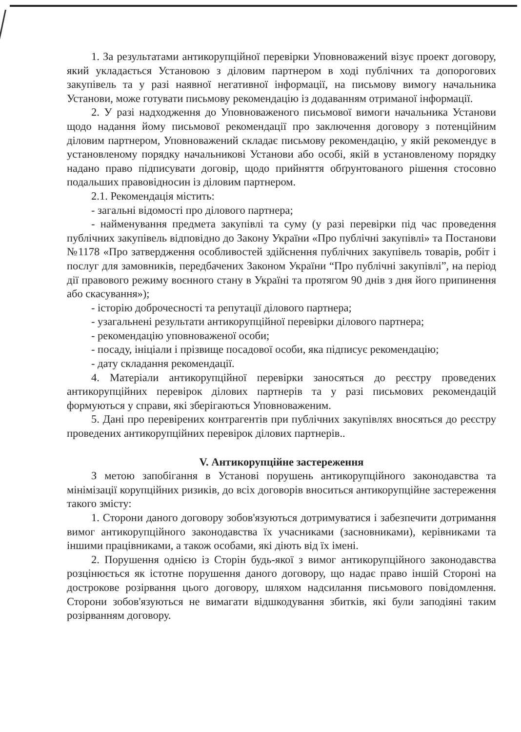1. За результатами антикорупційної перевірки Уповноважений візує проект договору, який укладається Установою з діловим партнером в ході публічних та допорогових закупівель та у разі наявної негативної інформації, на письмову вимогу начальника Установи, може готувати письмову рекомендацію із додаванням отриманої інформації.
2. У разі надходження до Уповноваженого письмової вимоги начальника Установи щодо надання йому письмової рекомендації про заключення договору з потенційним діловим партнером, Уповноважений складає письмову рекомендацію, у якій рекомендує в установленому порядку начальникові Установи або особі, якій в установленому порядку надано право підписувати договір, щодо прийняття обґрунтованого рішення стосовно подальших правовідносин із діловим партнером.
2.1. Рекомендація містить:
- загальні відомості про ділового партнера;
- найменування предмета закупівлі та суму (у разі перевірки під час проведення публічних закупівель відповідно до Закону України «Про публічні закупівлі» та Постанови №1178 «Про затвердження особливостей здійснення публічних закупівель товарів, робіт і послуг для замовників, передбачених Законом України “Про публічні закупівлі”, на період дії правового режиму воєнного стану в Україні та протягом 90 днів з дня його припинення або скасування»);
- історію доброчесності та репутації ділового партнера;
- узагальнені результати антикорупційної перевірки ділового партнера;
- рекомендацію уповноваженої особи;
- посаду, ініціали і прізвище посадової особи, яка підписує рекомендацію;
- дату складання рекомендації.
4. Матеріали антикорупційної перевірки заносяться до реєстру проведених антикорупційних перевірок ділових партнерів та у разі письмових рекомендацій формуються у справи, які зберігаються Уповноваженим.
5. Дані про перевірених контрагентів при публічних закупівлях вносяться до реєстру проведених антикорупційних перевірок ділових партнерів..
V. Антикорупційне застереження
З метою запобігання в Установі порушень антикорупційного законодавства та мінімізації корупційних ризиків, до всіх договорів вноситься антикорупційне застереження такого змісту:
1. Сторони даного договору зобов'язуються дотримуватися і забезпечити дотримання вимог антикорупційного законодавства їх учасниками (засновниками), керівниками та іншими працівниками, а також особами, які діють від їх імені.
2. Порушення однією із Сторін будь-якої з вимог антикорупційного законодавства розцінюється як істотне порушення даного договору, що надає право іншій Стороні на дострокове розірвання цього договору, шляхом надсилання письмового повідомлення. Сторони зобов'язуються не вимагати відшкодування збитків, які були заподіяні таким розірванням договору.